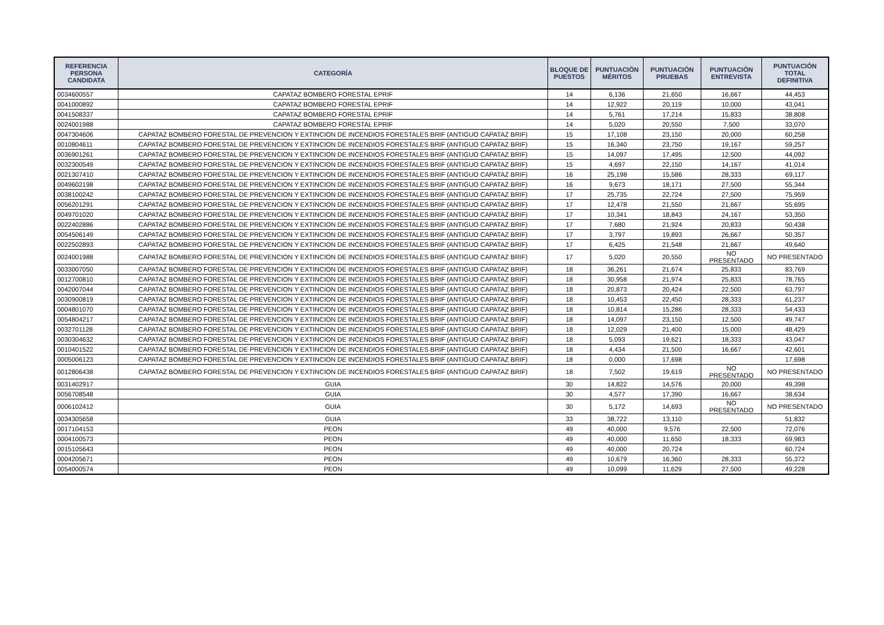| REFERENCIA PERSONA CANDIDATA | CATEGORÍA | BLOQUE DE PUESTOS | PUNTUACIÓN MÉRITOS | PUNTUACIÓN PRUEBAS | PUNTUACIÓN ENTREVISTA | PUNTUACIÓN TOTAL DEFINITIVA |
| --- | --- | --- | --- | --- | --- | --- |
| 0034600557 | CAPATAZ BOMBERO FORESTAL EPRIF | 14 | 6,136 | 21,650 | 16,667 | 44,453 |
| 0041000892 | CAPATAZ BOMBERO FORESTAL EPRIF | 14 | 12,922 | 20,119 | 10,000 | 43,041 |
| 0041508337 | CAPATAZ BOMBERO FORESTAL EPRIF | 14 | 5,761 | 17,214 | 15,833 | 38,808 |
| 0024001988 | CAPATAZ BOMBERO FORESTAL EPRIF | 14 | 5,020 | 20,550 | 7,500 | 33,070 |
| 0047304606 | CAPATAZ BOMBERO FORESTAL DE PREVENCION Y EXTINCION DE INCENDIOS FORESTALES BRIF (ANTIGUO CAPATAZ BRIF) | 15 | 17,108 | 23,150 | 20,000 | 60,258 |
| 0010804611 | CAPATAZ BOMBERO FORESTAL DE PREVENCION Y EXTINCION DE INCENDIOS FORESTALES BRIF (ANTIGUO CAPATAZ BRIF) | 15 | 16,340 | 23,750 | 19,167 | 59,257 |
| 0036901261 | CAPATAZ BOMBERO FORESTAL DE PREVENCION Y EXTINCION DE INCENDIOS FORESTALES BRIF (ANTIGUO CAPATAZ BRIF) | 15 | 14,097 | 17,495 | 12,500 | 44,092 |
| 0032300549 | CAPATAZ BOMBERO FORESTAL DE PREVENCION Y EXTINCION DE INCENDIOS FORESTALES BRIF (ANTIGUO CAPATAZ BRIF) | 15 | 4,697 | 22,150 | 14,167 | 41,014 |
| 0021307410 | CAPATAZ BOMBERO FORESTAL DE PREVENCION Y EXTINCION DE INCENDIOS FORESTALES BRIF (ANTIGUO CAPATAZ BRIF) | 16 | 25,198 | 15,586 | 28,333 | 69,117 |
| 0049602198 | CAPATAZ BOMBERO FORESTAL DE PREVENCION Y EXTINCION DE INCENDIOS FORESTALES BRIF (ANTIGUO CAPATAZ BRIF) | 16 | 9,673 | 18,171 | 27,500 | 55,344 |
| 0038100242 | CAPATAZ BOMBERO FORESTAL DE PREVENCION Y EXTINCION DE INCENDIOS FORESTALES BRIF (ANTIGUO CAPATAZ BRIF) | 17 | 25,735 | 22,724 | 27,500 | 75,959 |
| 0056201291 | CAPATAZ BOMBERO FORESTAL DE PREVENCION Y EXTINCION DE INCENDIOS FORESTALES BRIF (ANTIGUO CAPATAZ BRIF) | 17 | 12,478 | 21,550 | 21,667 | 55,695 |
| 0049701020 | CAPATAZ BOMBERO FORESTAL DE PREVENCION Y EXTINCION DE INCENDIOS FORESTALES BRIF (ANTIGUO CAPATAZ BRIF) | 17 | 10,341 | 18,843 | 24,167 | 53,350 |
| 0022402886 | CAPATAZ BOMBERO FORESTAL DE PREVENCION Y EXTINCION DE INCENDIOS FORESTALES BRIF (ANTIGUO CAPATAZ BRIF) | 17 | 7,680 | 21,924 | 20,833 | 50,438 |
| 0054506149 | CAPATAZ BOMBERO FORESTAL DE PREVENCION Y EXTINCION DE INCENDIOS FORESTALES BRIF (ANTIGUO CAPATAZ BRIF) | 17 | 3,797 | 19,893 | 26,667 | 50,357 |
| 0022502893 | CAPATAZ BOMBERO FORESTAL DE PREVENCION Y EXTINCION DE INCENDIOS FORESTALES BRIF (ANTIGUO CAPATAZ BRIF) | 17 | 6,425 | 21,548 | 21,667 | 49,640 |
| 0024001988 | CAPATAZ BOMBERO FORESTAL DE PREVENCION Y EXTINCION DE INCENDIOS FORESTALES BRIF (ANTIGUO CAPATAZ BRIF) | 17 | 5,020 | 20,550 | NO PRESENTADO | NO PRESENTADO |
| 0033007050 | CAPATAZ BOMBERO FORESTAL DE PREVENCION Y EXTINCION DE INCENDIOS FORESTALES BRIF (ANTIGUO CAPATAZ BRIF) | 18 | 36,261 | 21,674 | 25,833 | 83,769 |
| 0012700810 | CAPATAZ BOMBERO FORESTAL DE PREVENCION Y EXTINCION DE INCENDIOS FORESTALES BRIF (ANTIGUO CAPATAZ BRIF) | 18 | 30,958 | 21,974 | 25,833 | 78,765 |
| 0042007044 | CAPATAZ BOMBERO FORESTAL DE PREVENCION Y EXTINCION DE INCENDIOS FORESTALES BRIF (ANTIGUO CAPATAZ BRIF) | 18 | 20,873 | 20,424 | 22,500 | 63,797 |
| 0030900819 | CAPATAZ BOMBERO FORESTAL DE PREVENCION Y EXTINCION DE INCENDIOS FORESTALES BRIF (ANTIGUO CAPATAZ BRIF) | 18 | 10,453 | 22,450 | 28,333 | 61,237 |
| 0004801070 | CAPATAZ BOMBERO FORESTAL DE PREVENCION Y EXTINCION DE INCENDIOS FORESTALES BRIF (ANTIGUO CAPATAZ BRIF) | 18 | 10,814 | 15,286 | 28,333 | 54,433 |
| 0054804217 | CAPATAZ BOMBERO FORESTAL DE PREVENCION Y EXTINCION DE INCENDIOS FORESTALES BRIF (ANTIGUO CAPATAZ BRIF) | 18 | 14,097 | 23,150 | 12,500 | 49,747 |
| 0032701128 | CAPATAZ BOMBERO FORESTAL DE PREVENCION Y EXTINCION DE INCENDIOS FORESTALES BRIF (ANTIGUO CAPATAZ BRIF) | 18 | 12,029 | 21,400 | 15,000 | 48,429 |
| 0030304632 | CAPATAZ BOMBERO FORESTAL DE PREVENCION Y EXTINCION DE INCENDIOS FORESTALES BRIF (ANTIGUO CAPATAZ BRIF) | 18 | 5,093 | 19,621 | 18,333 | 43,047 |
| 0010401522 | CAPATAZ BOMBERO FORESTAL DE PREVENCION Y EXTINCION DE INCENDIOS FORESTALES BRIF (ANTIGUO CAPATAZ BRIF) | 18 | 4,434 | 21,500 | 16,667 | 42,601 |
| 0005006123 | CAPATAZ BOMBERO FORESTAL DE PREVENCION Y EXTINCION DE INCENDIOS FORESTALES BRIF (ANTIGUO CAPATAZ BRIF) | 18 | 0,000 | 17,698 | | 17,698 |
| 0012806438 | CAPATAZ BOMBERO FORESTAL DE PREVENCION Y EXTINCION DE INCENDIOS FORESTALES BRIF (ANTIGUO CAPATAZ BRIF) | 18 | 7,502 | 19,619 | NO PRESENTADO | NO PRESENTADO |
| 0031402917 | GUIA | 30 | 14,822 | 14,576 | 20,000 | 49,398 |
| 0056708548 | GUIA | 30 | 4,577 | 17,390 | 16,667 | 38,634 |
| 0006102412 | GUIA | 30 | 5,172 | 14,693 | NO PRESENTADO | NO PRESENTADO |
| 0034305658 | GUIA | 33 | 38,722 | 13,110 | | 51,832 |
| 0017104153 | PEON | 49 | 40,000 | 9,576 | 22,500 | 72,076 |
| 0004100573 | PEON | 49 | 40,000 | 11,650 | 18,333 | 69,983 |
| 0015105643 | PEON | 49 | 40,000 | 20,724 | | 60,724 |
| 0004205671 | PEON | 49 | 10,679 | 16,360 | 28,333 | 55,372 |
| 0054000574 | PEON | 49 | 10,099 | 11,629 | 27,500 | 49,228 |